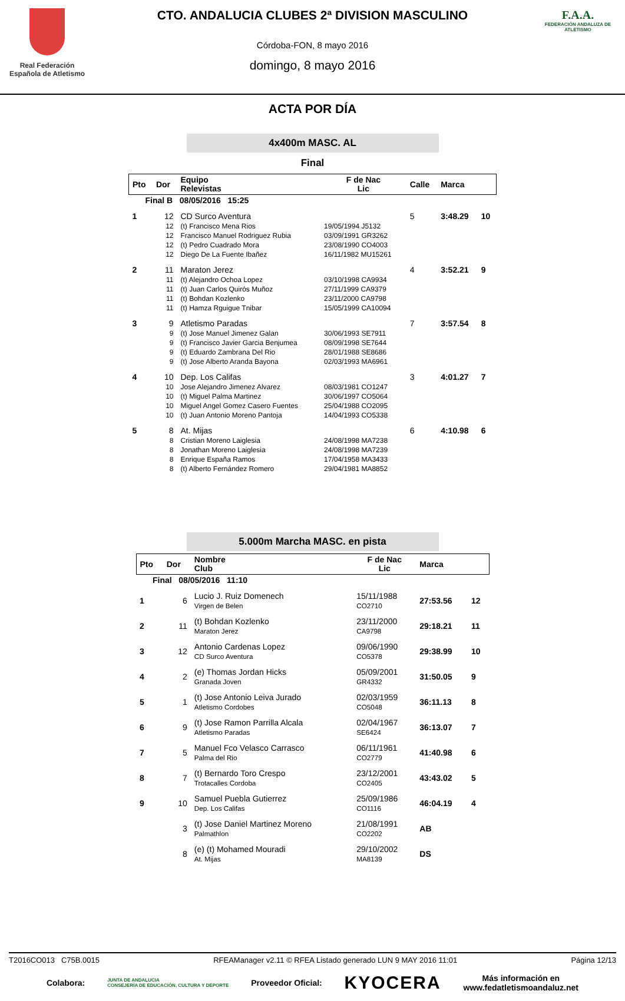Real Federación Española de Atletismo
CTO. ANDALUCIA CLUBES 2ª DIVISION MASCULINO
Córdoba-FON, 8 mayo 2016
domingo, 8 mayo 2016
F.A.A.
FEDERACIÓN ANDALUZA DE ATLETISMO
ACTA POR DÍA
4x400m MASC. AL
Final
| Pto | Dor | Equipo Relevistas | F de Nac Lic | Calle | Marca | |
| --- | --- | --- | --- | --- | --- | --- |
| Final B 08/05/2016 15:25 | | | | | | |
| 1 | 12 | CD Surco Aventura | | 5 | 3:48.29 | 10 |
| | 12 | (t) Francisco Mena Rios | 19/05/1994 J5132 | | | |
| | 12 | Francisco Manuel Rodriguez Rubia | 03/09/1991 GR3262 | | | |
| | 12 | (t) Pedro Cuadrado Mora | 23/08/1990 CO4003 | | | |
| | 12 | Diego De La Fuente Ibañez | 16/11/1982 MU15261 | | | |
| 2 | 11 | Maraton Jerez | | 4 | 3:52.21 | 9 |
| | 11 | (t) Alejandro Ochoa Lopez | 03/10/1998 CA9934 | | | |
| | 11 | (t) Juan Carlos Quirós Muñoz | 27/11/1999 CA9379 | | | |
| | 11 | (t) Bohdan Kozlenko | 23/11/2000 CA9798 | | | |
| | 11 | (t) Hamza Rguigue Tnibar | 15/05/1999 CA10094 | | | |
| 3 | 9 | Atletismo Paradas | | 7 | 3:57.54 | 8 |
| | 9 | (t) Jose Manuel Jimenez Galan | 30/06/1993 SE7911 | | | |
| | 9 | (t) Francisco Javier Garcia Benjumea | 08/09/1998 SE7644 | | | |
| | 9 | (t) Eduardo Zambrana Del Rio | 28/01/1988 SE8686 | | | |
| | 9 | (t) Jose Alberto Aranda Bayona | 02/03/1993 MA6961 | | | |
| 4 | 10 | Dep. Los Califas | | 3 | 4:01.27 | 7 |
| | 10 | Jose Alejandro Jimenez Alvarez | 08/03/1981 CO1247 | | | |
| | 10 | (t) Miguel Palma Martinez | 30/06/1997 CO5064 | | | |
| | 10 | Miguel Angel Gomez Casero Fuentes | 25/04/1988 CO2095 | | | |
| | 10 | (t) Juan Antonio Moreno Pantoja | 14/04/1993 CO5338 | | | |
| 5 | 8 | At. Mijas | | 6 | 4:10.98 | 6 |
| | 8 | Cristian Moreno Laiglesia | 24/08/1998 MA7238 | | | |
| | 8 | Jonathan Moreno Laiglesia | 24/08/1998 MA7239 | | | |
| | 8 | Enrique España Ramos | 17/04/1958 MA3433 | | | |
| | 8 | (t) Alberto Fernández Romero | 29/04/1981 MA8852 | | | |
5.000m Marcha MASC. en pista
| Pto | Dor | Nombre Club | F de Nac Lic | Marca | |
| --- | --- | --- | --- | --- | --- |
| Final 08/05/2016 11:10 | | | | | |
| 1 | 6 | Lucio J. Ruiz Domenech Virgen de Belen | 15/11/1988 CO2710 | 27:53.56 | 12 |
| 2 | 11 | (t) Bohdan Kozlenko Maraton Jerez | 23/11/2000 CA9798 | 29:18.21 | 11 |
| 3 | 12 | Antonio Cardenas Lopez CD Surco Aventura | 09/06/1990 CO5378 | 29:38.99 | 10 |
| 4 | 2 | (e) Thomas Jordan Hicks Granada Joven | 05/09/2001 GR4332 | 31:50.05 | 9 |
| 5 | 1 | (t) Jose Antonio Leiva Jurado Atletismo Cordobes | 02/03/1959 CO5048 | 36:11.13 | 8 |
| 6 | 9 | (t) Jose Ramon Parrilla Alcala Atletismo Paradas | 02/04/1967 SE6424 | 36:13.07 | 7 |
| 7 | 5 | Manuel Fco Velasco Carrasco Palma del Rio | 06/11/1961 CO2779 | 41:40.98 | 6 |
| 8 | 7 | (t) Bernardo Toro Crespo Trotacalles Cordoba | 23/12/2001 CO2405 | 43:43.02 | 5 |
| 9 | 10 | Samuel Puebla Gutierrez Dep. Los Califas | 25/09/1986 CO1116 | 46:04.19 | 4 |
| | 3 | (t) Jose Daniel Martinez Moreno Palmathlon | 21/08/1991 CO2202 | AB | |
| | 8 | (e) (t) Mohamed Mouradi At. Mijas | 29/10/2002 MA8139 | DS | |
T2016CO013 C75B.0015 RFEAManager v2.11 © RFEA Listado generado LUN 9 MAY 2016 11:01 Página 12/13
Colabora: JUNTA DE ANDALUCIA
CONSEJERÍA DE EDUCACIÓN, CULTURA Y DEPORTE Proveedor Oficial: KYOCERA Más información en
www.fedatletismoandaluz.net